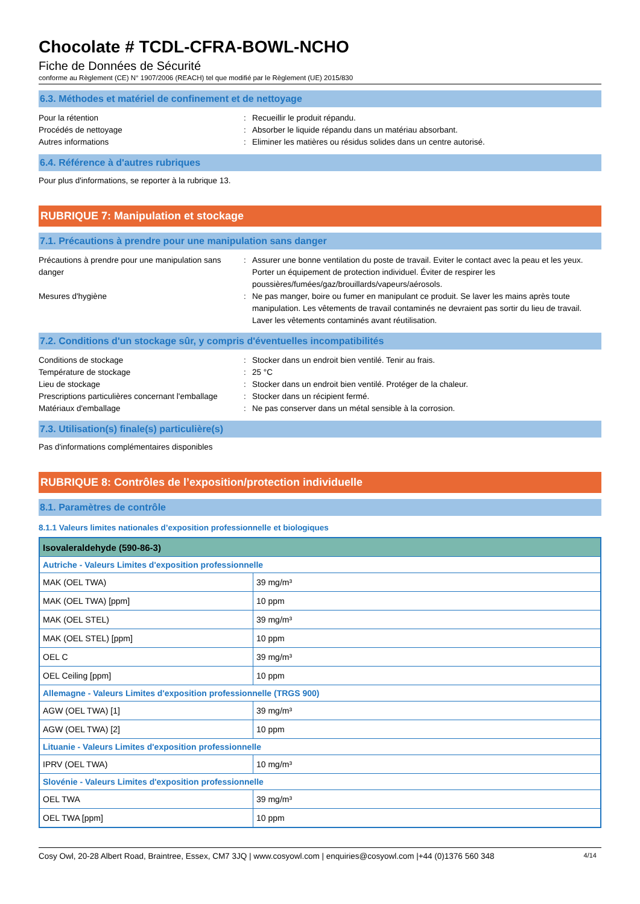Chocolate # TCDL-CFRA-BOWL-NCHO
Fiche de Données de Sécurité
conforme au Règlement (CE) N° 1907/2006 (REACH) tel que modifié par le Règlement (UE) 2015/830
6.3. Méthodes et matériel de confinement et de nettoyage
Pour la rétention : Recueillir le produit répandu.
Procédés de nettoyage : Absorber le liquide répandu dans un matériau absorbant.
Autres informations : Eliminer les matières ou résidus solides dans un centre autorisé.
6.4. Référence à d'autres rubriques
Pour plus d'informations, se reporter à la rubrique 13.
RUBRIQUE 7: Manipulation et stockage
7.1. Précautions à prendre pour une manipulation sans danger
Précautions à prendre pour une manipulation sans danger
: Assurer une bonne ventilation du poste de travail. Eviter le contact avec la peau et les yeux. Porter un équipement de protection individuel. Éviter de respirer les poussières/fumées/gaz/brouillards/vapeurs/aérosols.
Mesures d'hygiène : Ne pas manger, boire ou fumer en manipulant ce produit. Se laver les mains après toute manipulation. Les vêtements de travail contaminés ne devraient pas sortir du lieu de travail. Laver les vêtements contaminés avant réutilisation.
7.2. Conditions d'un stockage sûr, y compris d'éventuelles incompatibilités
Conditions de stockage : Stocker dans un endroit bien ventilé. Tenir au frais.
Température de stockage : 25 °C
Lieu de stockage : Stocker dans un endroit bien ventilé. Protéger de la chaleur.
Prescriptions particulières concernant l'emballage
: Stocker dans un récipient fermé.
Matériaux d'emballage : Ne pas conserver dans un métal sensible à la corrosion.
7.3. Utilisation(s) finale(s) particulière(s)
Pas d'informations complémentaires disponibles
RUBRIQUE 8: Contrôles de l’exposition/protection individuelle
8.1. Paramètres de contrôle
8.1.1 Valeurs limites nationales d’exposition professionnelle et biologiques
| Isovaleraldehyde (590-86-3) | |
| --- | --- |
| Autriche - Valeurs Limites d'exposition professionnelle | |
| MAK (OEL TWA) | 39 mg/m³ |
| MAK (OEL TWA) [ppm] | 10 ppm |
| MAK (OEL STEL) | 39 mg/m³ |
| MAK (OEL STEL) [ppm] | 10 ppm |
| OEL C | 39 mg/m³ |
| OEL Ceiling [ppm] | 10 ppm |
| Allemagne - Valeurs Limites d'exposition professionnelle (TRGS 900) | |
| AGW (OEL TWA) [1] | 39 mg/m³ |
| AGW (OEL TWA) [2] | 10 ppm |
| Lituanie - Valeurs Limites d'exposition professionnelle | |
| IPRV (OEL TWA) | 10 mg/m³ |
| Slovénie - Valeurs Limites d'exposition professionnelle | |
| OEL TWA | 39 mg/m³ |
| OEL TWA [ppm] | 10 ppm |
Cosy Owl, 20-28 Albert Road, Braintree, Essex, CM7 3JQ | www.cosyowl.com | enquiries@cosyowl.com |+44 (0)1376 560 348 4/14